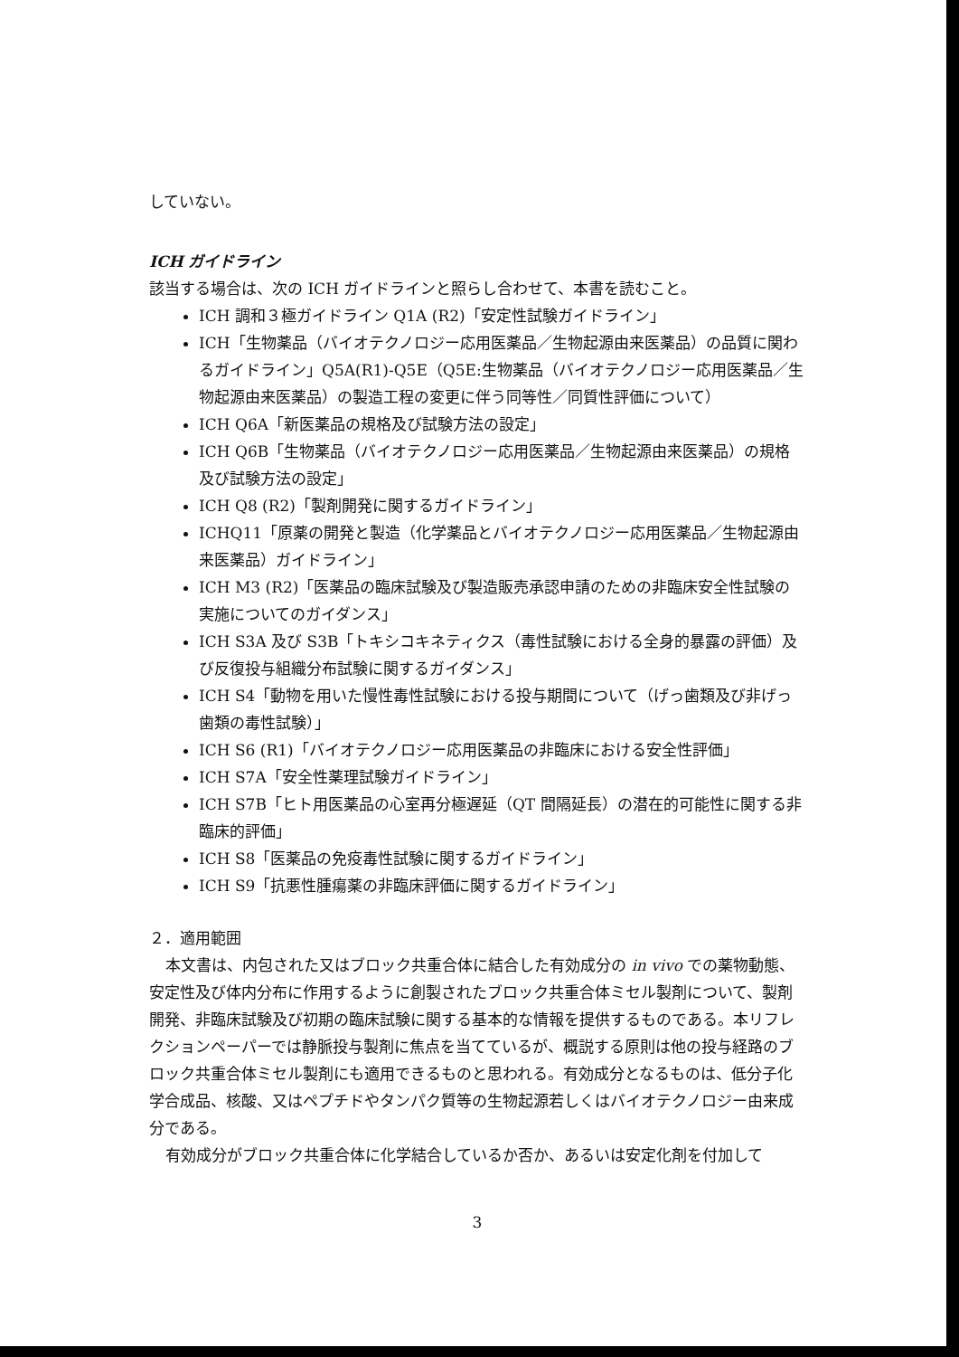していない。
ICH ガイドライン
該当する場合は、次の ICH ガイドラインと照らし合わせて、本書を読むこと。
ICH 調和３極ガイドライン Q1A (R2)「安定性試験ガイドライン」
ICH「生物薬品（バイオテクノロジー応用医薬品／生物起源由来医薬品）の品質に関わるガイドライン」Q5A(R1)-Q5E（Q5E:生物薬品（バイオテクノロジー応用医薬品／生物起源由来医薬品）の製造工程の変更に伴う同等性／同質性評価について）
ICH Q6A「新医薬品の規格及び試験方法の設定」
ICH Q6B「生物薬品（バイオテクノロジー応用医薬品／生物起源由来医薬品）の規格及び試験方法の設定」
ICH Q8 (R2)「製剤開発に関するガイドライン」
ICHQ11「原薬の開発と製造（化学薬品とバイオテクノロジー応用医薬品／生物起源由来医薬品）ガイドライン」
ICH M3 (R2)「医薬品の臨床試験及び製造販売承認申請のための非臨床安全性試験の実施についてのガイダンス」
ICH S3A 及び S3B「トキシコキネティクス（毒性試験における全身的暴露の評価）及び反復投与組織分布試験に関するガイダンス」
ICH S4「動物を用いた慢性毒性試験における投与期間について（げっ歯類及び非げっ歯類の毒性試験）」
ICH S6 (R1)「バイオテクノロジー応用医薬品の非臨床における安全性評価」
ICH S7A「安全性薬理試験ガイドライン」
ICH S7B「ヒト用医薬品の心室再分極遅延（QT 間隔延長）の潜在的可能性に関する非臨床的評価」
ICH S8「医薬品の免疫毒性試験に関するガイドライン」
ICH S9「抗悪性腫瘍薬の非臨床評価に関するガイドライン」
２．適用範囲
本文書は、内包された又はブロック共重合体に結合した有効成分の in vivo での薬物動態、安定性及び体内分布に作用するように創製されたブロック共重合体ミセル製剤について、製剤開発、非臨床試験及び初期の臨床試験に関する基本的な情報を提供するものである。本リフレクションペーパーでは静脈投与製剤に焦点を当てているが、概説する原則は他の投与経路のブロック共重合体ミセル製剤にも適用できるものと思われる。有効成分となるものは、低分子化学合成品、核酸、又はペプチドやタンパク質等の生物起源若しくはバイオテクノロジー由来成分である。
有効成分がブロック共重合体に化学結合しているか否か、あるいは安定化剤を付加して
3